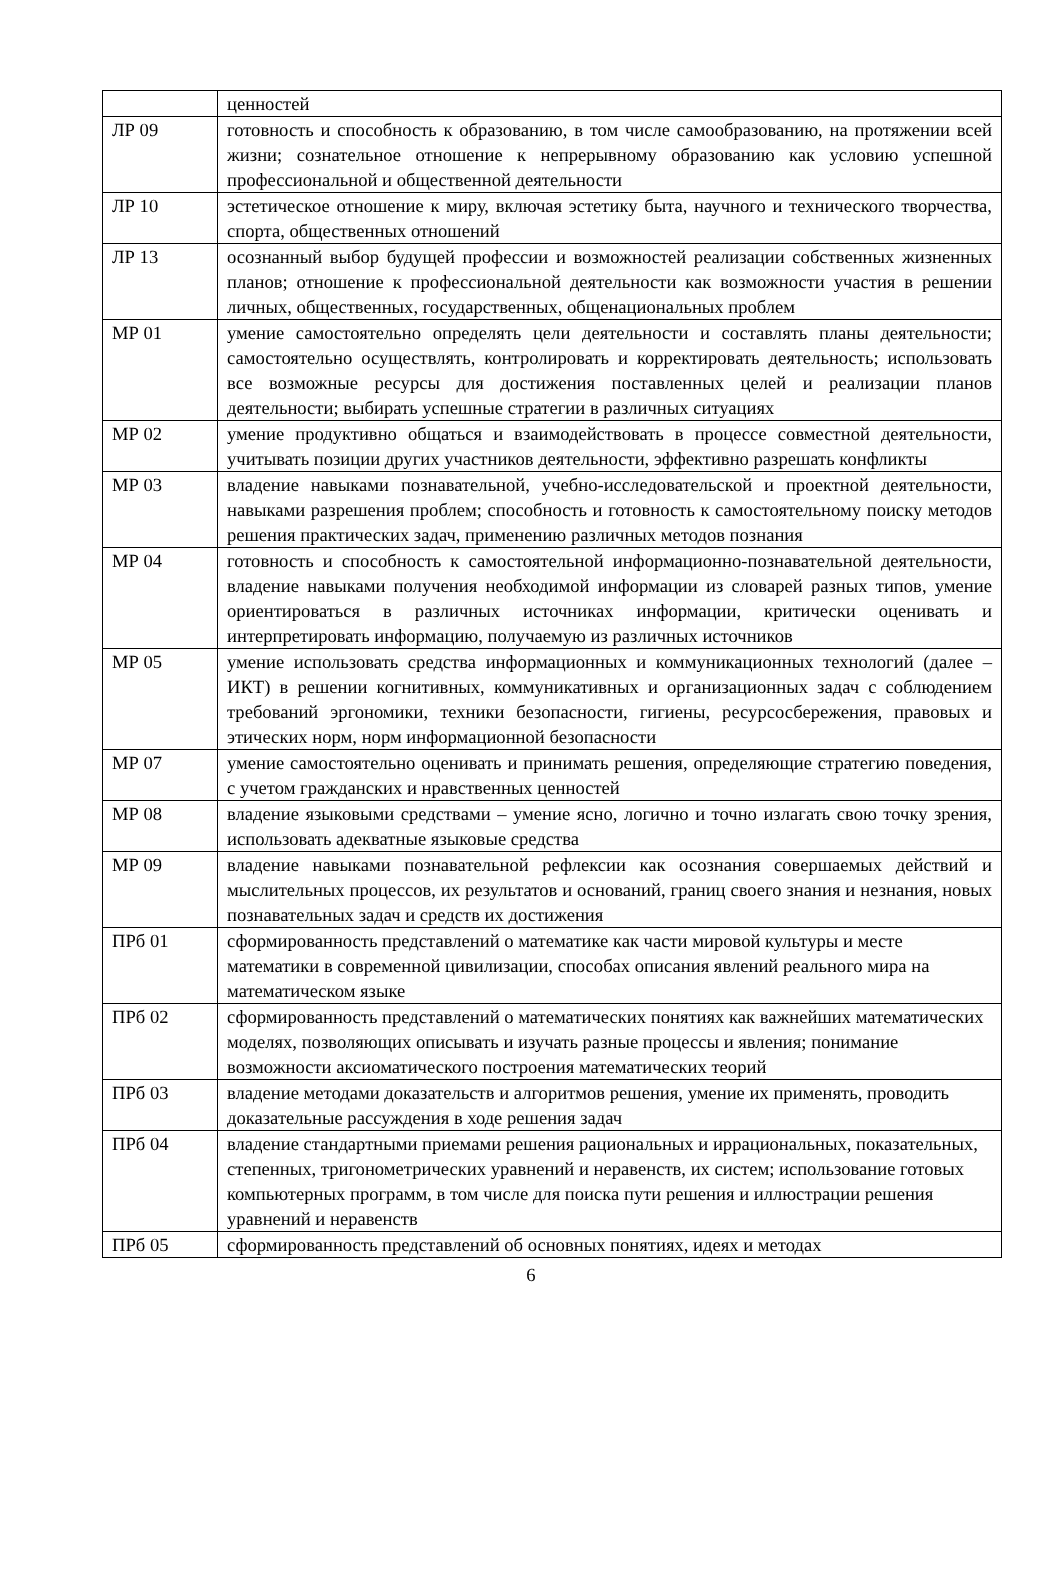| | ценностей |
| ЛР 09 | готовность и способность к образованию, в том числе самообразованию, на протяжении всей жизни; сознательное отношение к непрерывному образованию как условию успешной профессиональной и общественной деятельности |
| ЛР 10 | эстетическое отношение к миру, включая эстетику быта, научного и технического творчества, спорта, общественных отношений |
| ЛР 13 | осознанный выбор будущей профессии и возможностей реализации собственных жизненных планов; отношение к профессиональной деятельности как возможности участия в решении личных, общественных, государственных, общенациональных проблем |
| МР 01 | умение самостоятельно определять цели деятельности и составлять планы деятельности; самостоятельно осуществлять, контролировать и корректировать деятельность; использовать все возможные ресурсы для достижения поставленных целей и реализации планов деятельности; выбирать успешные стратегии в различных ситуациях |
| МР 02 | умение продуктивно общаться и взаимодействовать в процессе совместной деятельности, учитывать позиции других участников деятельности, эффективно разрешать конфликты |
| МР 03 | владение навыками познавательной, учебно-исследовательской и проектной деятельности, навыками разрешения проблем; способность и готовность к самостоятельному поиску методов решения практических задач, применению различных методов познания |
| МР 04 | готовность и способность к самостоятельной информационно-познавательной деятельности, владение навыками получения необходимой информации из словарей разных типов, умение ориентироваться в различных источниках информации, критически оценивать и интерпретировать информацию, получаемую из различных источников |
| МР 05 | умение использовать средства информационных и коммуникационных технологий (далее – ИКТ) в решении когнитивных, коммуникативных и организационных задач с соблюдением требований эргономики, техники безопасности, гигиены, ресурсосбережения, правовых и этических норм, норм информационной безопасности |
| МР 07 | умение самостоятельно оценивать и принимать решения, определяющие стратегию поведения, с учетом гражданских и нравственных ценностей |
| МР 08 | владение языковыми средствами – умение ясно, логично и точно излагать свою точку зрения, использовать адекватные языковые средства |
| МР 09 | владение навыками познавательной рефлексии как осознания совершаемых действий и мыслительных процессов, их результатов и оснований, границ своего знания и незнания, новых познавательных задач и средств их достижения |
| ПРб 01 | сформированность представлений о математике как части мировой культуры и месте математики в современной цивилизации, способах описания явлений реального мира на математическом языке |
| ПРб 02 | сформированность представлений о математических понятиях как важнейших математических моделях, позволяющих описывать и изучать разные процессы и явления; понимание возможности аксиоматического построения математических теорий |
| ПРб 03 | владение методами доказательств и алгоритмов решения, умение их применять, проводить доказательные рассуждения в ходе решения задач |
| ПРб 04 | владение стандартными приемами решения рациональных и иррациональных, показательных, степенных, тригонометрических уравнений и неравенств, их систем; использование готовых компьютерных программ, в том числе для поиска пути решения и иллюстрации решения уравнений и неравенств |
| ПРб 05 | сформированность представлений об основных понятиях, идеях и методах |
6